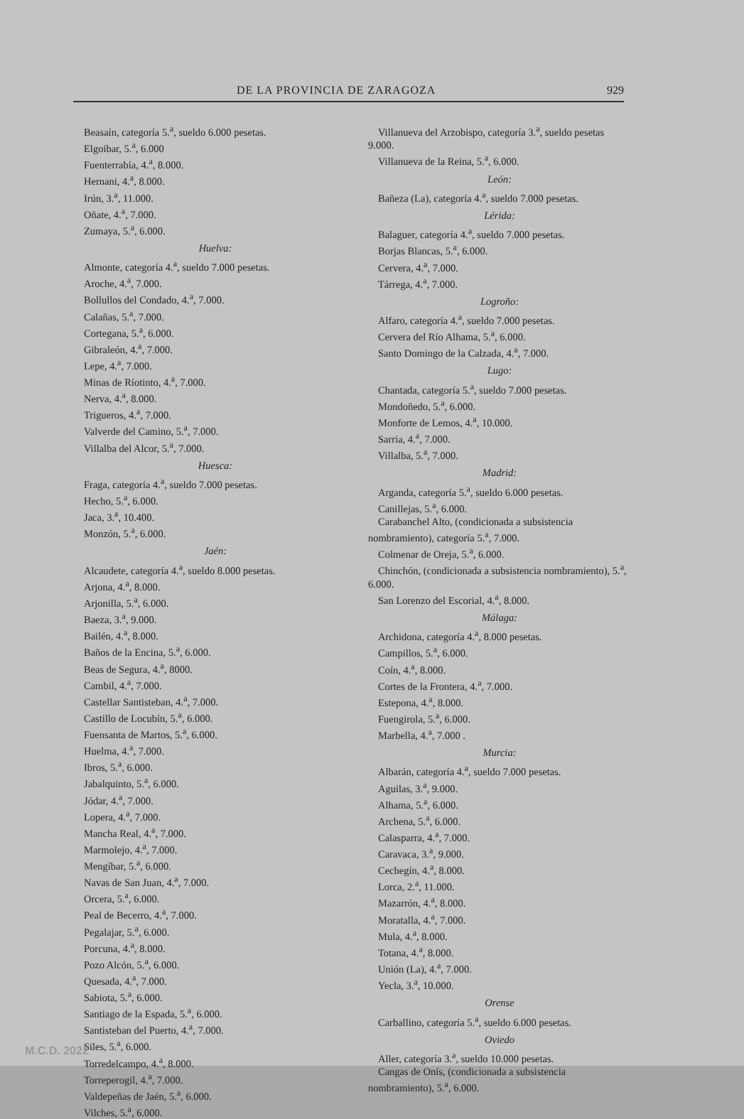DE LA PROVINCIA DE ZARAGOZA 929
Beasaín, categoría 5.<sup>a</sup>, sueldo 6.000 pesetas.
Elgoibar, 5.<sup>a</sup>, 6.000
Fuenterrabía, 4.<sup>a</sup>, 8.000.
Hernani, 4.<sup>a</sup>, 8.000.
Irún, 3.<sup>a</sup>, 11.000.
Oñate, 4.<sup>a</sup>, 7.000.
Zumaya, 5.<sup>a</sup>, 6.000.
Huelva:
Almonte, categoría 4.<sup>a</sup>, sueldo 7.000 pesetas.
Aroche, 4.<sup>a</sup>, 7.000.
Bollullos del Condado, 4.<sup>a</sup>, 7.000.
Calañas, 5.<sup>a</sup>, 7.000.
Cortegana, 5.<sup>a</sup>, 6.000.
Gibraleón, 4.<sup>a</sup>, 7.000.
Lepe, 4.<sup>a</sup>, 7.000.
Minas de Ríotinto, 4.<sup>a</sup>, 7.000.
Nerva, 4.<sup>a</sup>, 8.000.
Trigueros, 4.<sup>a</sup>, 7.000.
Valverde del Camino, 5.<sup>a</sup>, 7.000.
Villalba del Alcor, 5.<sup>a</sup>, 7.000.
Huesca:
Fraga, categoría 4.<sup>a</sup>, sueldo 7.000 pesetas.
Hecho, 5.<sup>a</sup>, 6.000.
Jaca, 3.<sup>a</sup>, 10.400.
Monzón, 5.<sup>a</sup>, 6.000.
Jaén:
Alcaudete, categoría 4.<sup>a</sup>, sueldo 8.000 pesetas.
Arjona, 4.<sup>a</sup>, 8.000.
Arjonilla, 5.<sup>a</sup>, 6.000.
Baeza, 3.<sup>a</sup>, 9.000.
Bailén, 4.<sup>a</sup>, 8.000.
Baños de la Encina, 5.<sup>a</sup>, 6.000.
Beas de Segura, 4.<sup>a</sup>, 8000.
Cambil, 4.<sup>a</sup>, 7.000.
Castellar Santisteban, 4.<sup>a</sup>, 7.000.
Castillo de Locubín, 5.<sup>a</sup>, 6.000.
Fuensanta de Martos, 5.<sup>a</sup>, 6.000.
Huelma, 4.<sup>a</sup>, 7.000.
Ibros, 5.<sup>a</sup>, 6.000.
Jabalquinto, 5.<sup>a</sup>, 6.000.
Jódar, 4.<sup>a</sup>, 7.000.
Lopera, 4.<sup>a</sup>, 7.000.
Mancha Real, 4.<sup>a</sup>, 7.000.
Marmolejo, 4.<sup>a</sup>, 7.000.
Mengíbar, 5.<sup>a</sup>, 6.000.
Navas de San Juan, 4.<sup>a</sup>, 7.000.
Orcera, 5.<sup>a</sup>, 6.000.
Peal de Becerro, 4.<sup>a</sup>, 7.000.
Pegalajar, 5.<sup>a</sup>, 6.000.
Porcuna, 4.<sup>a</sup>, 8.000.
Pozo Alcón, 5.<sup>a</sup>, 6.000.
Quesada, 4.<sup>a</sup>, 7.000.
Sabiota, 5.<sup>a</sup>, 6.000.
Santiago de la Espada, 5.<sup>a</sup>, 6.000.
Santisteban del Puerto, 4.<sup>a</sup>, 7.000.
Siles, 5.<sup>a</sup>, 6.000.
Torredelcampo, 4.<sup>a</sup>, 8.000.
Torreperogil, 4.<sup>a</sup>, 7.000.
Valdepeñas de Jaén, 5.<sup>a</sup>, 6.000.
Vilches, 5.<sup>a</sup>, 6.000.
Villanueva del Arzobispo, categoría 3.<sup>a</sup>, sueldo pesetas 9.000.
Villanueva de la Reina, 5.<sup>a</sup>, 6.000.
León:
Bañeza (La), categoría 4.<sup>a</sup>, sueldo 7.000 pesetas.
Lérida:
Balaguer, categoría 4.<sup>a</sup>, sueldo 7.000 pesetas.
Borjas Blancas, 5.<sup>a</sup>, 6.000.
Cervera, 4.<sup>a</sup>, 7.000.
Tárrega, 4.<sup>a</sup>, 7.000.
Logroño:
Alfaro, categoría 4.<sup>a</sup>, sueldo 7.000 pesetas.
Cervera del Río Alhama, 5.<sup>a</sup>, 6.000.
Santo Domingo de la Calzada, 4.<sup>a</sup>, 7.000.
Lugo:
Chantada, categoría 5.<sup>a</sup>, sueldo 7.000 pesetas.
Mondoñedo, 5.<sup>a</sup>, 6.000.
Monforte de Lemos, 4.<sup>a</sup>, 10.000.
Sarria, 4.<sup>a</sup>, 7.000.
Villalba, 5.<sup>a</sup>, 7.000.
Madrid:
Arganda, categoría 5.<sup>a</sup>, sueldo 6.000 pesetas.
Canillejas, 5.<sup>a</sup>, 6.000.
Carabanchel Alto, (condicionada a subsistencia nombramiento), categoría 5.<sup>a</sup>, 7.000.
Colmenar de Oreja, 5.<sup>a</sup>, 6.000.
Chinchón, (condicionada a subsistencia nombramiento), 5.<sup>a</sup>, 6.000.
San Lorenzo del Escorial, 4.<sup>a</sup>, 8.000.
Málaga:
Archidona, categoría 4.<sup>a</sup>, 8.000 pesetas.
Campillos, 5.<sup>a</sup>, 6.000.
Coín, 4.<sup>a</sup>, 8.000.
Cortes de la Frontera, 4.<sup>a</sup>, 7.000.
Estepona, 4.<sup>a</sup>, 8.000.
Fuengirola, 5.<sup>a</sup>, 6.000.
Marbella, 4.<sup>a</sup>, 7.000 .
Murcia:
Albarán, categoría 4.<sup>a</sup>, sueldo 7.000 pesetas.
Aguilas, 3.<sup>a</sup>, 9.000.
Alhama, 5.<sup>a</sup>, 6.000.
Archena, 5.<sup>a</sup>, 6.000.
Calasparra, 4.<sup>a</sup>, 7.000.
Caravaca, 3.<sup>a</sup>, 9.000.
Cechegín, 4.<sup>a</sup>, 8.000.
Lorca, 2.<sup>a</sup>, 11.000.
Mazarrón, 4.<sup>a</sup>, 8.000.
Moratalla, 4.<sup>a</sup>, 7.000.
Mula, 4.<sup>a</sup>, 8.000.
Totana, 4.<sup>a</sup>, 8.000.
Unión (La), 4.<sup>a</sup>, 7.000.
Yecla, 3.<sup>a</sup>, 10.000.
Orense
Carballino, categoría 5.<sup>a</sup>, sueldo 6.000 pesetas.
Oviedo
Aller, categoría 3.<sup>a</sup>, sueldo 10.000 pesetas.
Cangas de Onís, (condicionada a subsistencia nombramiento), 5.<sup>a</sup>, 6.000.
M.C.D. 2022